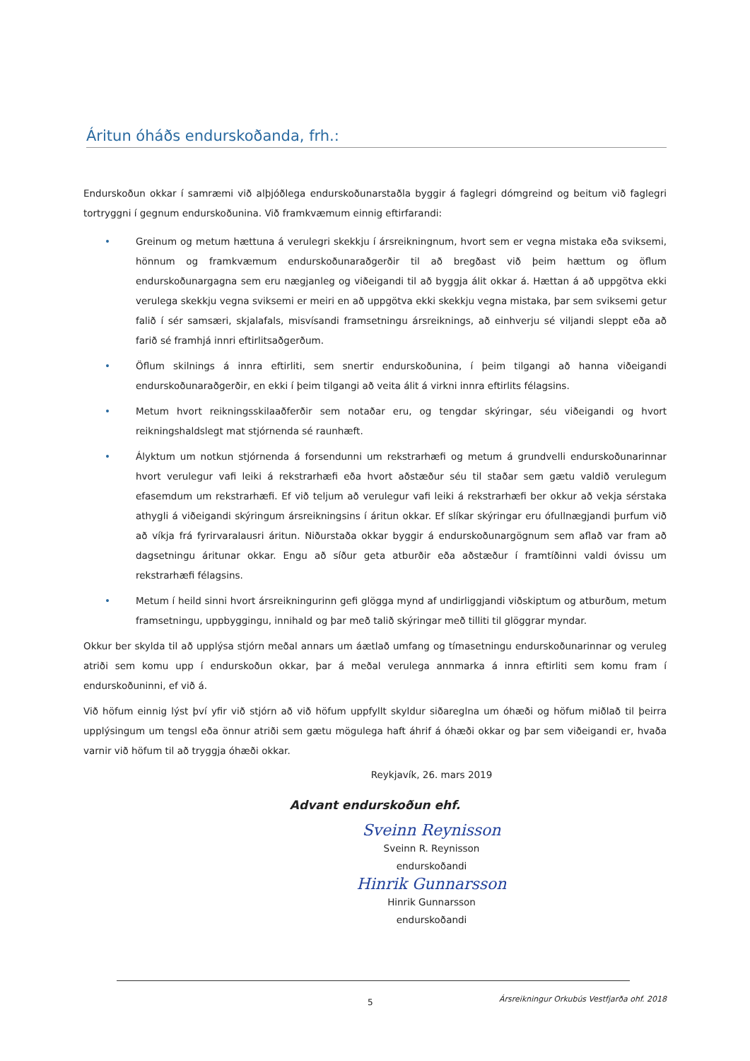Áritun óháðs endurskoðanda, frh.:
Endurskoðun okkar í samræmi við alþjóðlega endurskoðunarstaðla byggir á faglegri dómgreind og beitum við faglegri tortryggni í gegnum endurskoðunina. Við framkvæmum einnig eftirfarandi:
• Greinum og metum hættuna á verulegri skekkju í ársreikningnum, hvort sem er vegna mistaka eða sviksemi, hönnum og framkvæmum endurskoðunaraðgerðir til að bregðast við þeim hættum og öflum endurskoðunargagna sem eru nægjanleg og viðeigandi til að byggja álit okkar á. Hættan á að uppgötva ekki verulega skekkju vegna sviksemi er meiri en að uppgötva ekki skekkju vegna mistaka, þar sem sviksemi getur falið í sér samsæri, skjalafals, misvísandi framsetningu ársreiknings, að einhverju sé viljandi sleppt eða að farið sé framhjá innri eftirlitsaðgerðum.
• Öflum skilnings á innra eftirliti, sem snertir endurskoðunina, í þeim tilgangi að hanna viðeigandi endurskoðunaraðgerðir, en ekki í þeim tilgangi að veita álit á virkni innra eftirlits félagsins.
• Metum hvort reikningsskilaaðferðir sem notaðar eru, og tengdar skýringar, séu viðeigandi og hvort reikningshaldslegt mat stjórnenda sé raunhæft.
• Ályktum um notkun stjórnenda á forsendunni um rekstrarhæfi og metum á grundvelli endurskoðunarinnar hvort verulegur vafi leiki á rekstrarhæfi eða hvort aðstæður séu til staðar sem gætu valdið verulegum efasemdum um rekstrarhæfi. Ef við teljum að verulegur vafi leiki á rekstrarhæfi ber okkur að vekja sérstaka athygli á viðeigandi skýringum ársreikningsins í áritun okkar. Ef slíkar skýringar eru ófullnægjandi þurfum við að víkja frá fyrirvaralausri áritun. Niðurstaða okkar byggir á endurskoðunargögnum sem aflað var fram að dagsetningu áritunar okkar. Engu að síður geta atburðir eða aðstæður í framtíðinni valdi óvissu um rekstrarhæfi félagsins.
• Metum í heild sinni hvort ársreikningurinn gefi glögga mynd af undirliggjandi viðskiptum og atburðum, metum framsetningu, uppbyggingu, innihald og þar með talið skýringar með tilliti til glöggrar myndar.
Okkur ber skylda til að upplýsa stjórn meðal annars um áætlað umfang og tímasetningu endurskoðunarinnar og veruleg atriði sem komu upp í endurskoðun okkar, þar á meðal verulega annmarka á innra eftirliti sem komu fram í endurskoðuninni, ef við á.
Við höfum einnig lýst því yfir við stjórn að við höfum uppfyllt skyldur siðareglna um óhæði og höfum miðlað til þeirra upplýsingum um tengsl eða önnur atriði sem gætu mögulega haft áhrif á óhæði okkar og þar sem viðeigandi er, hvaða varnir við höfum til að tryggja óhæði okkar.
Reykjavík, 26. mars 2019
Advant endurskoðun ehf.
Sveinn Reynisson
Sveinn R. Reynisson
endurskoðandi
Hinrik Gunnarsson
Hinrik Gunnarsson
endurskoðandi
5
Ársreikningur Orkubús Vestfjarða ohf. 2018